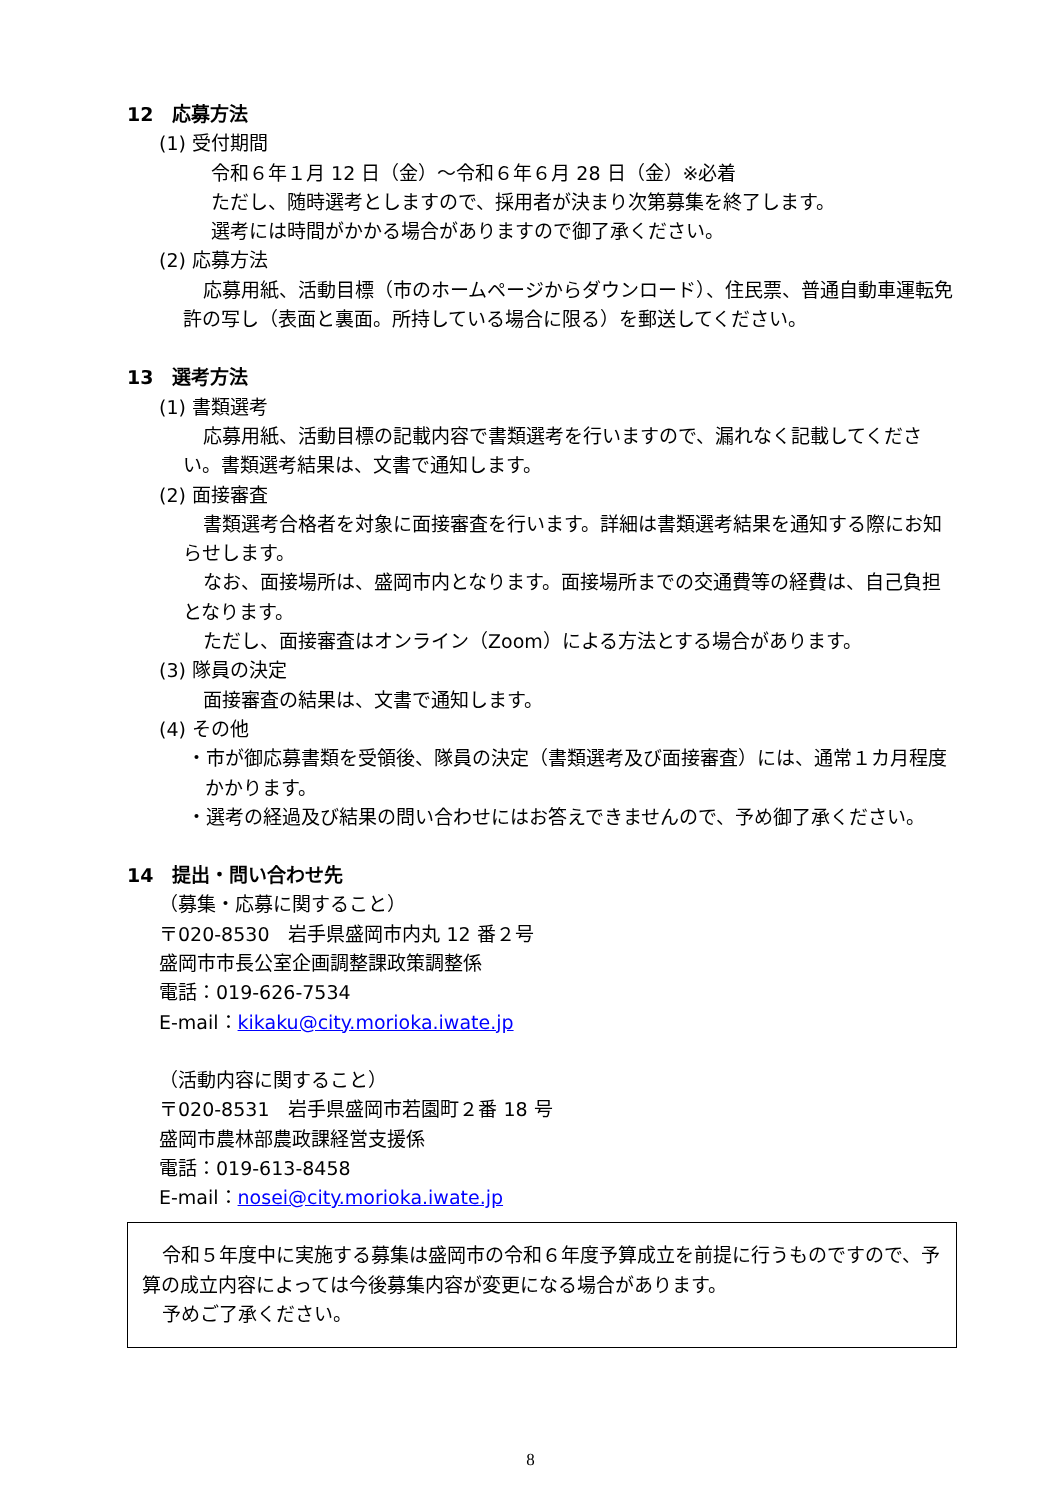12　応募方法
(1) 受付期間
令和６年１月 12 日（金）～令和６年６月 28 日（金）※必着
ただし、随時選考としますので、採用者が決まり次第募集を終了します。
選考には時間がかかる場合がありますので御了承ください。
(2) 応募方法
応募用紙、活動目標（市のホームページからダウンロード）、住民票、普通自動車運転免許の写し（表面と裏面。所持している場合に限る）を郵送してください。
13　選考方法
(1) 書類選考
応募用紙、活動目標の記載内容で書類選考を行いますので、漏れなく記載してください。書類選考結果は、文書で通知します。
(2) 面接審査
書類選考合格者を対象に面接審査を行います。詳細は書類選考結果を通知する際にお知らせします。
なお、面接場所は、盛岡市内となります。面接場所までの交通費等の経費は、自己負担となります。
ただし、面接審査はオンライン（Zoom）による方法とする場合があります。
(3) 隊員の決定
面接審査の結果は、文書で通知します。
(4) その他
・市が御応募書類を受領後、隊員の決定（書類選考及び面接審査）には、通常１カ月程度かかります。
・選考の経過及び結果の問い合わせにはお答えできませんので、予め御了承ください。
14　提出・問い合わせ先
（募集・応募に関すること）
〒020-8530　岩手県盛岡市内丸 12 番２号
盛岡市市長公室企画調整課政策調整係
電話：019-626-7534
E-mail：kikaku@city.morioka.iwate.jp
（活動内容に関すること）
〒020-8531　岩手県盛岡市若園町２番 18 号
盛岡市農林部農政課経営支援係
電話：019-613-8458
E-mail：nosei@city.morioka.iwate.jp
令和５年度中に実施する募集は盛岡市の令和６年度予算成立を前提に行うものですので、予算の成立内容によっては今後募集内容が変更になる場合があります。
予めご了承ください。
8